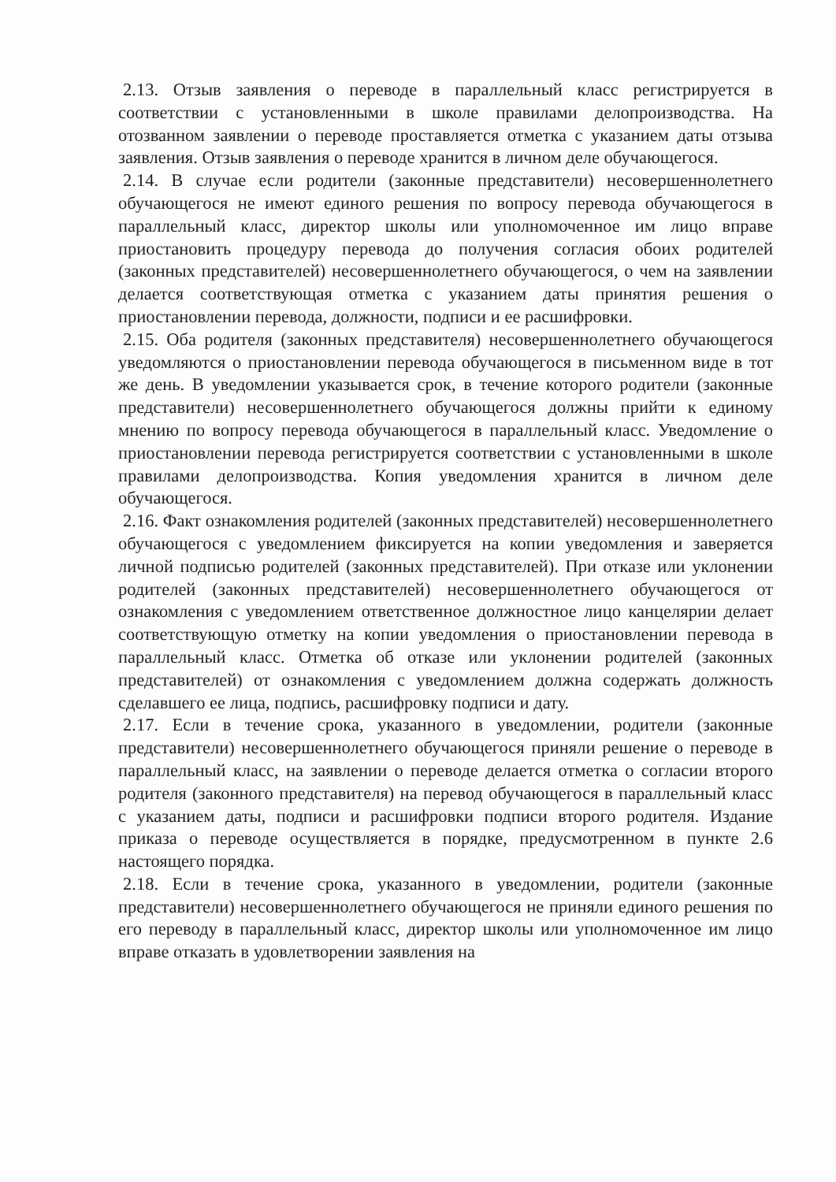2.13. Отзыв заявления о переводе в параллельный класс регистрируется в соответствии с установленными в школе правилами делопроизводства. На отозванном заявлении о переводе проставляется отметка с указанием даты отзыва заявления. Отзыв заявления о переводе хранится в личном деле обучающегося.
2.14. В случае если родители (законные представители) несовершеннолетнего обучающегося не имеют единого решения по вопросу перевода обучающегося в параллельный класс, директор школы или уполномоченное им лицо вправе приостановить процедуру перевода до получения согласия обоих родителей (законных представителей) несовершеннолетнего обучающегося, о чем на заявлении делается соответствующая отметка с указанием даты принятия решения о приостановлении перевода, должности, подписи и ее расшифровки.
2.15. Оба родителя (законных представителя) несовершеннолетнего обучающегося уведомляются о приостановлении перевода обучающегося в письменном виде в тот же день. В уведомлении указывается срок, в течение которого родители (законные представители) несовершеннолетнего обучающегося должны прийти к единому мнению по вопросу перевода обучающегося в параллельный класс. Уведомление о приостановлении перевода регистрируется соответствии с установленными в школе правилами делопроизводства. Копия уведомления хранится в личном деле обучающегося.
2.16. Факт ознакомления родителей (законных представителей) несовершеннолетнего обучающегося с уведомлением фиксируется на копии уведомления и заверяется личной подписью родителей (законных представителей). При отказе или уклонении родителей (законных представителей) несовершеннолетнего обучающегося от ознакомления с уведомлением ответственное должностное лицо канцелярии делает соответствующую отметку на копии уведомления о приостановлении перевода в параллельный класс. Отметка об отказе или уклонении родителей (законных представителей) от ознакомления с уведомлением должна содержать должность сделавшего ее лица, подпись, расшифровку подписи и дату.
2.17. Если в течение срока, указанного в уведомлении, родители (законные представители) несовершеннолетнего обучающегося приняли решение о переводе в параллельный класс, на заявлении о переводе делается отметка о согласии второго родителя (законного представителя) на перевод обучающегося в параллельный класс с указанием даты, подписи и расшифровки подписи второго родителя. Издание приказа о переводе осуществляется в порядке, предусмотренном в пункте 2.6 настоящего порядка.
2.18. Если в течение срока, указанного в уведомлении, родители (законные представители) несовершеннолетнего обучающегося не приняли единого решения по его переводу в параллельный класс, директор школы или уполномоченное им лицо вправе отказать в удовлетворении заявления на